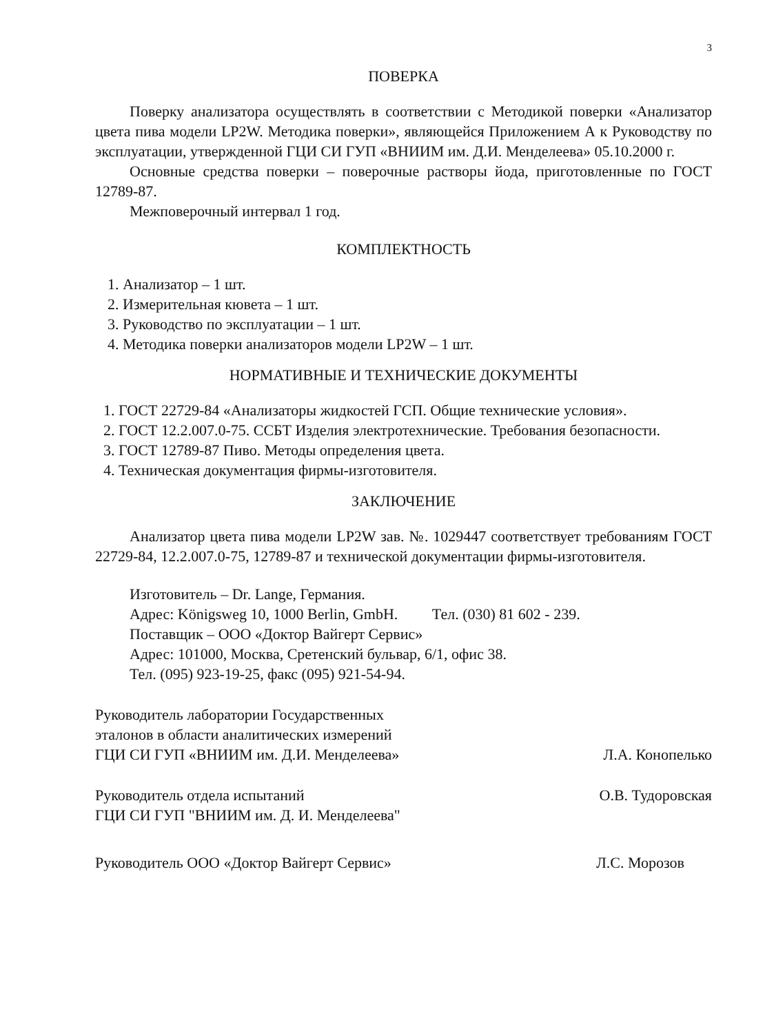3
ПОВЕРКА
Поверку анализатора осуществлять в соответствии с Методикой поверки «Анализатор цвета пива модели LP2W. Методика поверки», являющейся Приложением А к Руководству по эксплуатации, утвержденной ГЦИ СИ ГУП «ВНИИМ им. Д.И. Менделеева» 05.10.2000 г.
Основные средства поверки – поверочные растворы йода, приготовленные по ГОСТ 12789-87.
Межповерочный интервал 1 год.
КОМПЛЕКТНОСТЬ
1. Анализатор – 1 шт.
2. Измерительная кювета – 1 шт.
3. Руководство по эксплуатации – 1 шт.
4. Методика поверки анализаторов модели LP2W – 1 шт.
НОРМАТИВНЫЕ И ТЕХНИЧЕСКИЕ ДОКУМЕНТЫ
1. ГОСТ 22729-84 «Анализаторы жидкостей ГСП. Общие технические условия».
2. ГОСТ 12.2.007.0-75. ССБТ Изделия электротехнические. Требования безопасности.
3. ГОСТ 12789-87 Пиво. Методы определения цвета.
4. Техническая документация фирмы-изготовителя.
ЗАКЛЮЧЕНИЕ
Анализатор цвета пива модели LP2W зав. №. 1029447 соответствует требованиям ГОСТ 22729-84, 12.2.007.0-75, 12789-87 и технической документации фирмы-изготовителя.
Изготовитель – Dr. Lange, Германия.
Адрес: Königsweg 10, 1000 Berlin, GmbH. Тел. (030) 81 602 - 239.
Поставщик – ООО «Доктор Вайгерт Сервис»
Адрес: 101000, Москва, Сретенский бульвар, 6/1, офис 38.
Тел. (095) 923-19-25, факс (095) 921-54-94.
Руководитель лаборатории Государственных
эталонов в области аналитических измерений
ГЦИ СИ ГУП «ВНИИМ им. Д.И. Менделеева»
Л.А. Конопелько
Руководитель отдела испытаний
ГЦИ СИ ГУП "ВНИИМ им. Д. И. Менделеева"
О.В. Тудоровская
Руководитель ООО «Доктор Вайгерт Сервис»
Л.С. Морозов